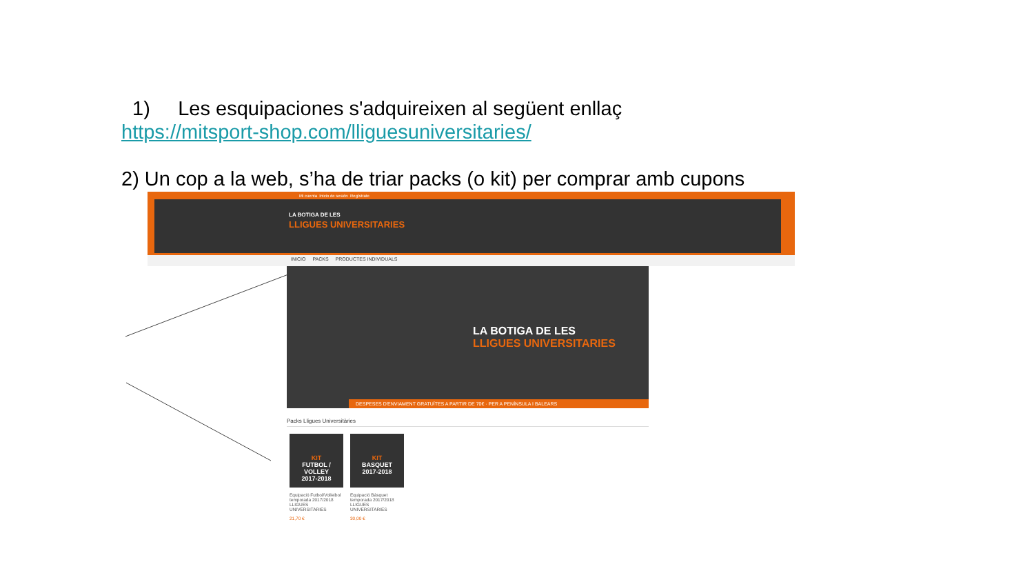1) Les esquipaciones s'adquireixen al següent enllaç
https://mitsport-shop.com/lliguesuniversitaries/
2) Un cop a la web, s’ha de triar packs (o kit) per comprar amb cupons
Mi cuenta Inicio de sesión Regístrate
LA BOTIGA DE LES
LLIGUES UNIVERSITARIES
INICIO PACKS PRODUCTES INDIVIDUALS
LA BOTIGA DE LES
LLIGUES UNIVERSITARIES
DESPESES D'ENVIAMENT GRATUÏTES A PARTIR DE 70€ · PER A PENÍNSULA I BALEARS
Packs Lligues Universitàries
KIT
FUTBOL / VOLLEY
2017-2018
Equipació Futbol/Volleibol temporada 2017/2018 LLIGUES UNIVERSITARIES
21,70 €
KIT
BASQUET
2017-2018
Equipació Bàsquet temporada 2017/2018 LLIGUES UNIVERSITARIES
30,00 €